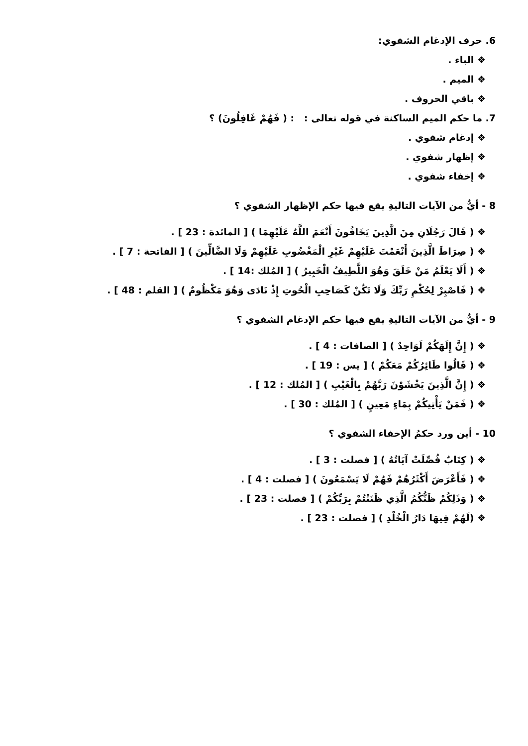6. حرف الإدغام الشفوي:
❖ الباء .
❖ الميم .
❖ باقي الحروف .
7. ما حكم الميم الساكنة في قوله تعالى : : ( فَهُمْ غَافِلُونَ) ؟
❖ إدغام شفوي .
❖ إظهار شفوي .
❖ إخفاء شفوي .
8 - أيٌّ من الآيات التاليةِ يقع فيها حكم الإظهار الشفوي ؟
❖ ( قَالَ رَجُلَانِ مِنَ الَّذِينَ يَخَافُونَ أَنْعَمَ اللَّهُ عَلَيْهِمَا ) [ المائدة : 23 ] .
❖ ( صِرَاطَ الَّذِينَ أَنْعَمْتَ عَلَيْهِمْ غَيْرِ الْمَغْضُوبِ عَلَيْهِمْ وَلَا الضَّالِّينَ ) [ الفاتحة : 7 ] .
❖ ( أَلَا يَعْلَمُ مَنْ خَلَقَ وَهُوَ اللَّطِيفُ الْخَبِيرُ ) [ المُلك :14 ] .
❖ ( فَاصْبِرْ لِحُكْمِ رَبِّكَ وَلَا تَكُنْ كَصَاحِبِ الْحُوتِ إِذْ نَادَى وَهُوَ مَكْظُومٌ ) [ القلم : 48 ] .
9 - أيٌّ من الآيات التاليةِ يقع فيها حكم الإدغام الشفوي ؟
❖ ( إِنَّ إِلَهَكُمْ لَوَاحِدٌ ) [ الصافات : 4 ] .
❖ ( قَالُوا طَائِرُكُمْ مَعَكُمْ ) [ يس : 19 ] .
❖ ( إِنَّ الَّذِينَ يَخْشَوْنَ رَبَّهُمْ بِالْغَيْبِ ) [ المُلك : 12 ] .
❖ ( فَمَنْ يَأْتِيكُمْ بِمَاءٍ مَعِينٍ ) [ المُلك : 30 ] .
10 - أين ورد حكمُ الإخفاء الشفوي ؟
❖ ( كِتَابٌ فُصِّلَتْ آيَاتُهُ ) [ فصلت : 3 ] .
❖ ( فَأَعْرَضَ أَكْثَرُهُمْ فَهُمْ لَا يَسْمَعُونَ ) [ فصلت : 4 ] .
❖ ( وَذَلِكُمْ ظَنُّكُمُ الَّذِي ظَنَنْتُمْ بِرَبِّكُمْ ) [ فصلت : 23 ] .
❖ (لَهُمْ فِيهَا دَارُ الْخُلْدِ ) [ فصلت : 23 ] .